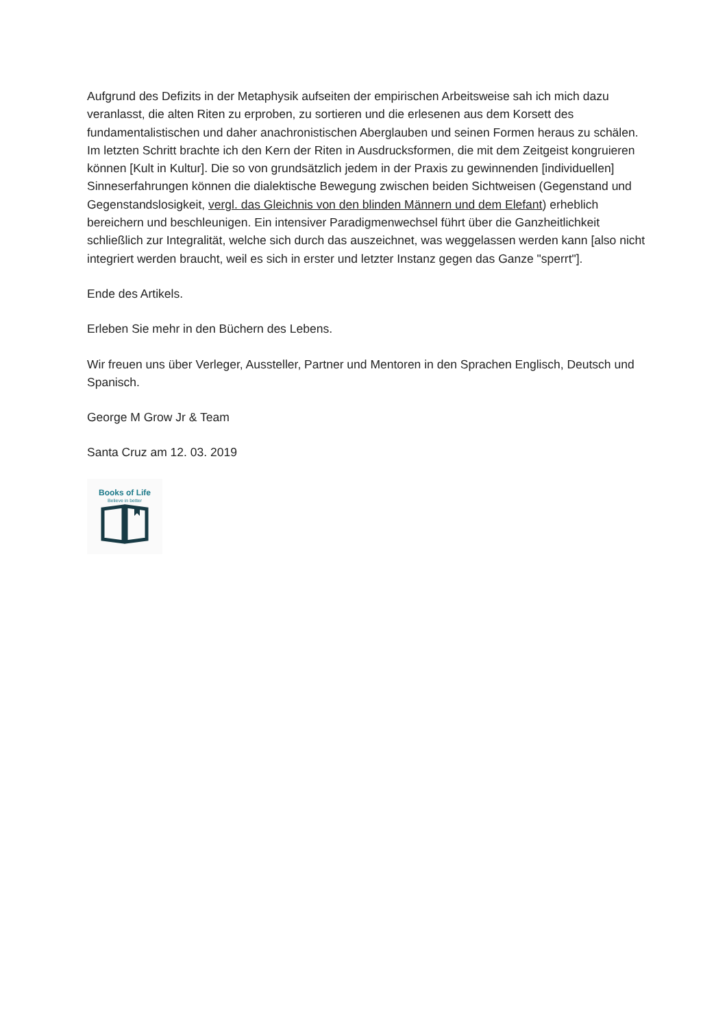Aufgrund des Defizits in der Metaphysik aufseiten der empirischen Arbeitsweise sah ich mich dazu veranlasst, die alten Riten zu erproben, zu sortieren und die erlesenen aus dem Korsett des fundamentalistischen und daher anachronistischen Aberglauben und seinen Formen heraus zu schälen. Im letzten Schritt brachte ich den Kern der Riten in Ausdrucksformen, die mit dem Zeitgeist kongruieren können [Kult in Kultur]. Die so von grundsätzlich jedem in der Praxis zu gewinnenden [individuellen] Sinneserfahrungen können die dialektische Bewegung zwischen beiden Sichtweisen (Gegenstand und Gegenstandslosigkeit, vergl. das Gleichnis von den blinden Männern und dem Elefant) erheblich bereichern und beschleunigen. Ein intensiver Paradigmenwechsel führt über die Ganzheitlichkeit schließlich zur Integralität, welche sich durch das auszeichnet, was weggelassen werden kann [also nicht integriert werden braucht, weil es sich in erster und letzter Instanz gegen das Ganze "sperrt"].
Ende des Artikels.
Erleben Sie mehr in den Büchern des Lebens.
Wir freuen uns über Verleger, Aussteller, Partner und Mentoren in den Sprachen Englisch, Deutsch und Spanisch.
George M Grow Jr & Team
Santa Cruz am 12. 03. 2019
Books of Life
Believe in better